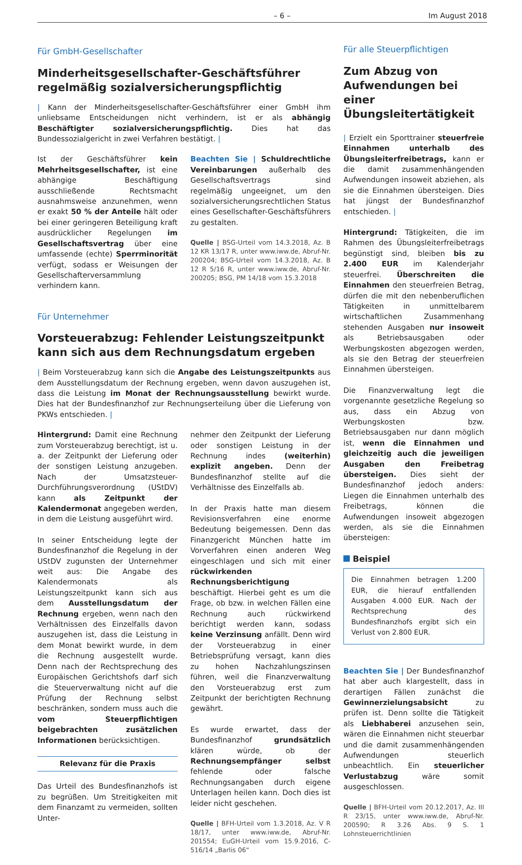– 6 – Im August 2018
Für GmbH-Gesellschafter
Minderheitsgesellschafter-Geschäftsführer regelmäßig sozialversicherungspflichtig
| Kann der Minderheitsgesellschafter-Geschäftsführer einer GmbH ihm unliebsame Entscheidungen nicht verhindern, ist er als abhängig Beschäftigter sozialversicherungspflichtig. Dies hat das Bundessozialgericht in zwei Verfahren bestätigt. |
Ist der Geschäftsführer kein Mehrheitsgesellschafter, ist eine abhängige Beschäftigung ausschließende Rechtsmacht ausnahmsweise anzunehmen, wenn er exakt 50 % der Anteile hält oder bei einer geringeren Beteiligung kraft ausdrücklicher Regelungen im Gesellschaftsvertrag über eine umfassende (echte) Sperrminorität verfügt, sodass er Weisungen der Gesellschafterversammlung verhindern kann.
Beachten Sie | Schuldrechtliche Vereinbarungen außerhalb des Gesellschaftsvertrags sind regelmäßig ungeeignet, um den sozialversicherungsrechtlichen Status eines Gesellschafter-Geschäftsführers zu gestalten.
Quelle | BSG-Urteil vom 14.3.2018, Az. B 12 KR 13/17 R, unter www.iww.de, Abruf-Nr. 200204; BSG-Urteil vom 14.3.2018, Az. B 12 R 5/16 R, unter www.iww.de, Abruf-Nr. 200205; BSG, PM 14/18 vom 15.3.2018
Für Unternehmer
Vorsteuerabzug: Fehlender Leistungszeitpunkt kann sich aus dem Rechnungsdatum ergeben
| Beim Vorsteuerabzug kann sich die Angabe des Leistungszeitpunkts aus dem Ausstellungsdatum der Rechnung ergeben, wenn davon auszugehen ist, dass die Leistung im Monat der Rechnungsausstellung bewirkt wurde. Dies hat der Bundesfinanzhof zur Rechnungserteilung über die Lieferung von PKWs entschieden. |
Hintergrund: Damit eine Rechnung zum Vorsteuerabzug berechtigt, ist u. a. der Zeitpunkt der Lieferung oder der sonstigen Leistung anzugeben. Nach der Umsatzsteuer-Durchführungsverordnung (UStDV) kann als Zeitpunkt der Kalendermonat angegeben werden, in dem die Leistung ausgeführt wird.
In seiner Entscheidung legte der Bundesfinanzhof die Regelung in der UStDV zugunsten der Unternehmer weit aus: Die Angabe des Kalendermonats als Leistungszeitpunkt kann sich aus dem Ausstellungsdatum der Rechnung ergeben, wenn nach den Verhältnissen des Einzelfalls davon auszugehen ist, dass die Leistung in dem Monat bewirkt wurde, in dem die Rechnung ausgestellt wurde. Denn nach der Rechtsprechung des Europäischen Gerichtshofs darf sich die Steuerverwaltung nicht auf die Prüfung der Rechnung selbst beschränken, sondern muss auch die vom Steuerpflichtigen beigebrachten zusätzlichen Informationen berücksichtigen.
Relevanz für die Praxis
Das Urteil des Bundesfinanzhofs ist zu begrüßen. Um Streitigkeiten mit dem Finanzamt zu vermeiden, sollten Unter-
nehmer den Zeitpunkt der Lieferung oder sonstigen Leistung in der Rechnung indes (weiterhin) explizit angeben. Denn der Bundesfinanzhof stellte auf die Verhältnisse des Einzelfalls ab.
In der Praxis hatte man diesem Revisionsverfahren eine enorme Bedeutung beigemessen. Denn das Finanzgericht München hatte im Vorverfahren einen anderen Weg eingeschlagen und sich mit einer rückwirkenden Rechnungsberichtigung beschäftigt. Hierbei geht es um die Frage, ob bzw. in welchen Fällen eine Rechnung auch rückwirkend berichtigt werden kann, sodass keine Verzinsung anfällt. Denn wird der Vorsteuerabzug in einer Betriebsprüfung versagt, kann dies zu hohen Nachzahlungszinsen führen, weil die Finanzverwaltung den Vorsteuerabzug erst zum Zeitpunkt der berichtigten Rechnung gewährt.
Es wurde erwartet, dass der Bundesfinanzhof grundsätzlich klären würde, ob der Rechnungsempfänger selbst fehlende oder falsche Rechnungsangaben durch eigene Unterlagen heilen kann. Doch dies ist leider nicht geschehen.
Quelle | BFH-Urteil vom 1.3.2018, Az. V R 18/17, unter www.iww.de, Abruf-Nr. 201554; EuGH-Urteil vom 15.9.2016, C-516/14 „Barlis 06“
Für alle Steuerpflichtigen
Zum Abzug von Aufwendungen bei einer Übungsleitertätigkeit
| Erzielt ein Sporttrainer steuerfreie Einnahmen unterhalb des Übungsleiterfreibetrags, kann er die damit zusammenhängenden Aufwendungen insoweit abziehen, als sie die Einnahmen übersteigen. Dies hat jüngst der Bundesfinanzhof entschieden. |
Hintergrund: Tätigkeiten, die im Rahmen des Übungsleiterfreibetrags begünstigt sind, bleiben bis zu 2.400 EUR im Kalenderjahr steuerfrei. Überschreiten die Einnahmen den steuerfreien Betrag, dürfen die mit den nebenberuflichen Tätigkeiten in unmittelbarem wirtschaftlichen Zusammenhang stehenden Ausgaben nur insoweit als Betriebsausgaben oder Werbungskosten abgezogen werden, als sie den Betrag der steuerfreien Einnahmen übersteigen.
Die Finanzverwaltung legt die vorgenannte gesetzliche Regelung so aus, dass ein Abzug von Werbungskosten bzw. Betriebsausgaben nur dann möglich ist, wenn die Einnahmen und gleichzeitig auch die jeweiligen Ausgaben den Freibetrag übersteigen. Dies sieht der Bundesfinanzhof jedoch anders: Liegen die Einnahmen unterhalb des Freibetrags, können die Aufwendungen insoweit abgezogen werden, als sie die Einnahmen übersteigen:
Beispiel
Die Einnahmen betragen 1.200 EUR, die hierauf entfallenden Ausgaben 4.000 EUR. Nach der Rechtsprechung des Bundesfinanzhofs ergibt sich ein Verlust von 2.800 EUR.
Beachten Sie | Der Bundesfinanzhof hat aber auch klargestellt, dass in derartigen Fällen zunächst die Gewinnerzielungsabsicht zu prüfen ist. Denn sollte die Tätigkeit als Liebhaberei anzusehen sein, wären die Einnahmen nicht steuerbar und die damit zusammenhängenden Aufwendungen steuerlich unbeachtlich. Ein steuerlicher Verlustabzug wäre somit ausgeschlossen.
Quelle | BFH-Urteil vom 20.12.2017, Az. III R 23/15, unter www.iww.de, Abruf-Nr. 200590; R 3.26 Abs. 9 S. 1 Lohnsteuerrichtlinien